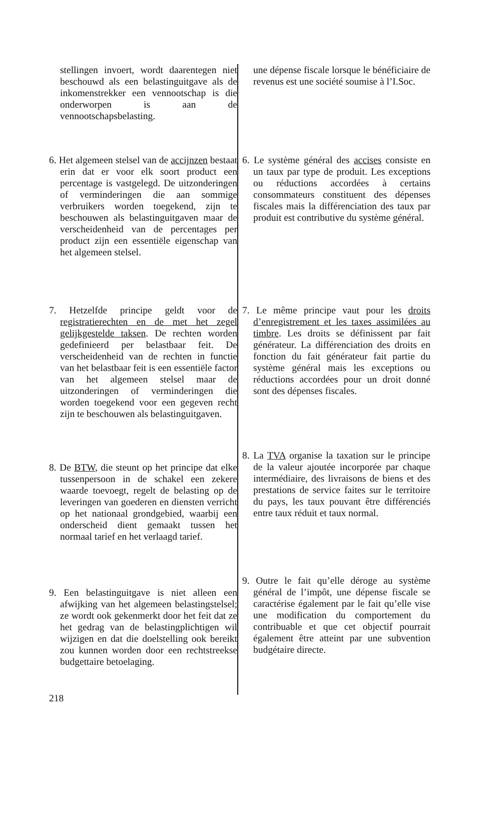stellingen invoert, wordt daarentegen niet beschouwd als een belastinguitgave als de inkomenstrekker een vennootschap is die onderworpen is aan de vennootschapsbelasting.
une dépense fiscale lorsque le bénéficiaire de revenus est une société soumise à l’I.Soc.
6. Het algemeen stelsel van de accijnzen bestaat erin dat er voor elk soort product een percentage is vastgelegd. De uitzonderingen of verminderingen die aan sommige verbruikers worden toegekend, zijn te beschouwen als belastinguitgaven maar de verscheidenheid van de percentages per product zijn een essentiële eigenschap van het algemeen stelsel.
6. Le système général des accises consiste en un taux par type de produit. Les exceptions ou réductions accordées à certains consommateurs constituent des dépenses fiscales mais la différenciation des taux par produit est contributive du système général.
7. Hetzelfde principe geldt voor de registratierechten en de met het zegel gelijkgestelde taksen. De rechten worden gedefinieerd per belastbaar feit. De verscheidenheid van de rechten in functie van het belastbaar feit is een essentiële factor van het algemeen stelsel maar de uitzonderingen of verminderingen die worden toegekend voor een gegeven recht zijn te beschouwen als belastinguitgaven.
7. Le même principe vaut pour les droits d’enregistrement et les taxes assimilées au timbre. Les droits se définissent par fait générateur. La différenciation des droits en fonction du fait générateur fait partie du système général mais les exceptions ou réductions accordées pour un droit donné sont des dépenses fiscales.
8. De BTW, die steunt op het principe dat elke tussenpersoon in de schakel een zekere waarde toevoegt, regelt de belasting op de leveringen van goederen en diensten verricht op het nationaal grondgebied, waarbij een onderscheid dient gemaakt tussen het normaal tarief en het verlaagd tarief.
8. La TVA organise la taxation sur le principe de la valeur ajoutée incorporée par chaque intermédiaire, des livraisons de biens et des prestations de service faites sur le territoire du pays, les taux pouvant être différenciés entre taux réduit et taux normal.
9. Een belastinguitgave is niet alleen een afwijking van het algemeen belastingstelsel; ze wordt ook gekenmerkt door het feit dat ze het gedrag van de belastingplichtigen wil wijzigen en dat die doelstelling ook bereikt zou kunnen worden door een rechtstreekse budgettaire betoelaging.
9. Outre le fait qu’elle déroge au système général de l’impôt, une dépense fiscale se caractérise également par le fait qu’elle vise une modification du comportement du contribuable et que cet objectif pourrait également être atteint par une subvention budgétaire directe.
218